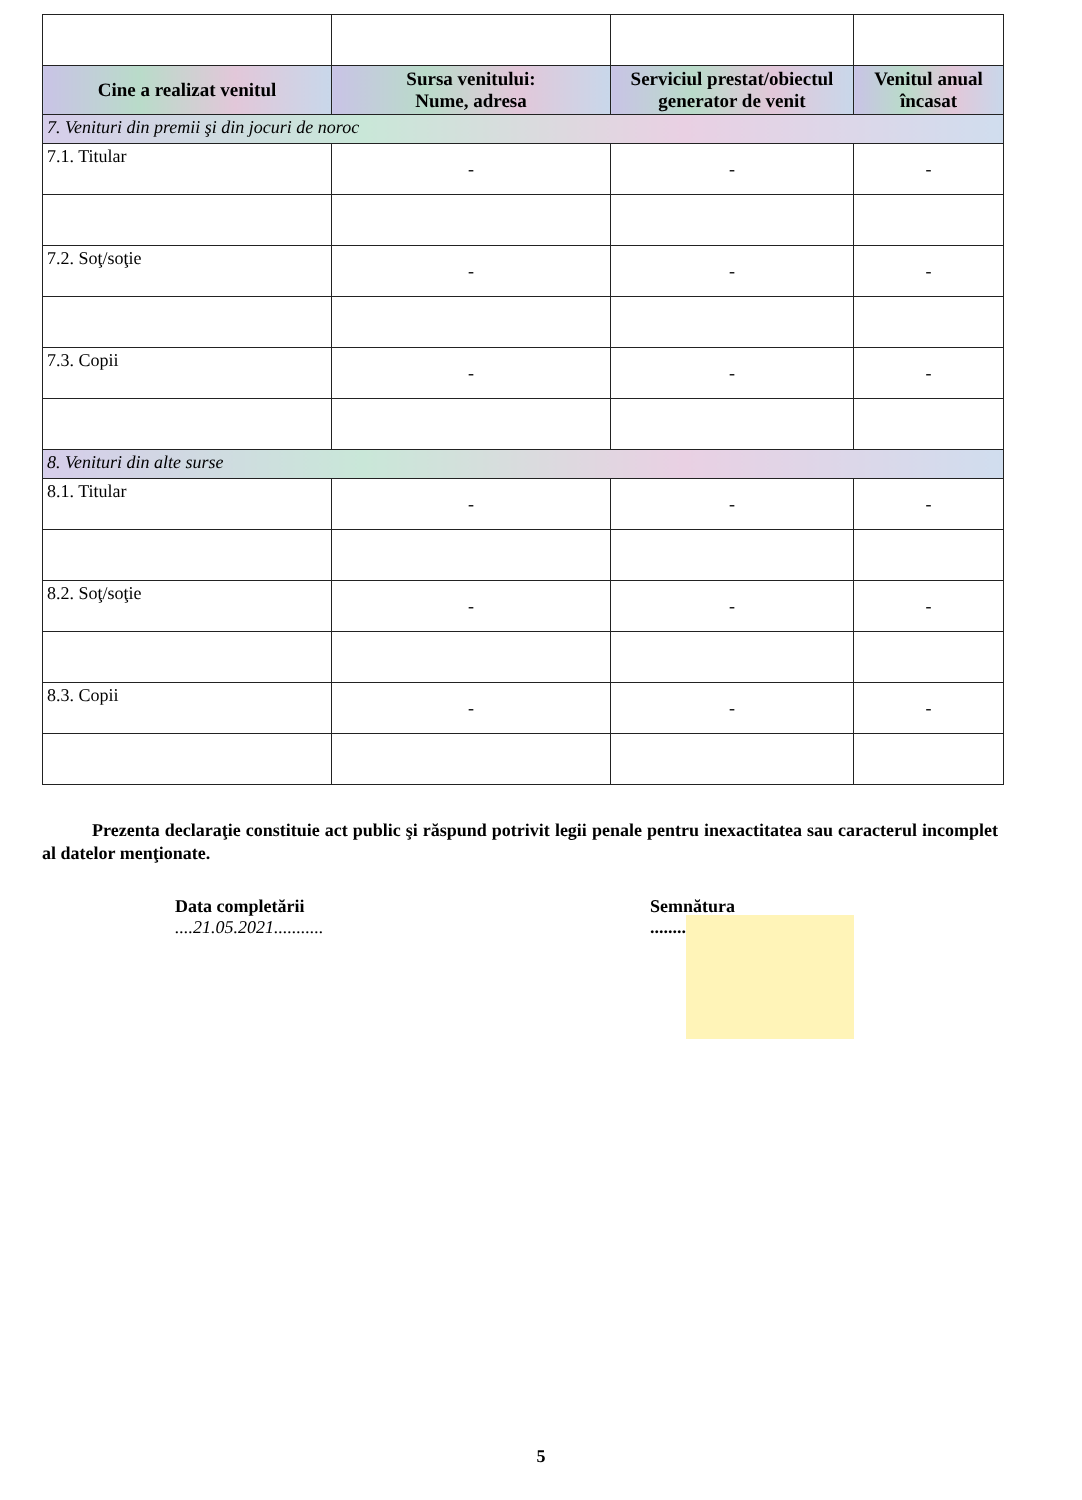| Cine a realizat venitul | Sursa venitului: Nume, adresa | Serviciul prestat/obiectul generator de venit | Venitul anual încasat |
| --- | --- | --- | --- |
| 7. Venituri din premii şi din jocuri de noroc | | | |
| 7.1. Titular | - | - | - |
| 7.2. Soţ/soţie | - | - | - |
| 7.3. Copii | - | - | - |
| 8. Venituri din alte surse | | | |
| 8.1. Titular | - | - | - |
| 8.2. Soţ/soţie | - | - | - |
| 8.3. Copii | - | - | - |
Prezenta declaraţie constituie act public şi răspund potrivit legii penale pentru inexactitatea sau caracterul incomplet al datelor menţionate.
Data completării
....21.05.2021...........
Semnătura
........
5